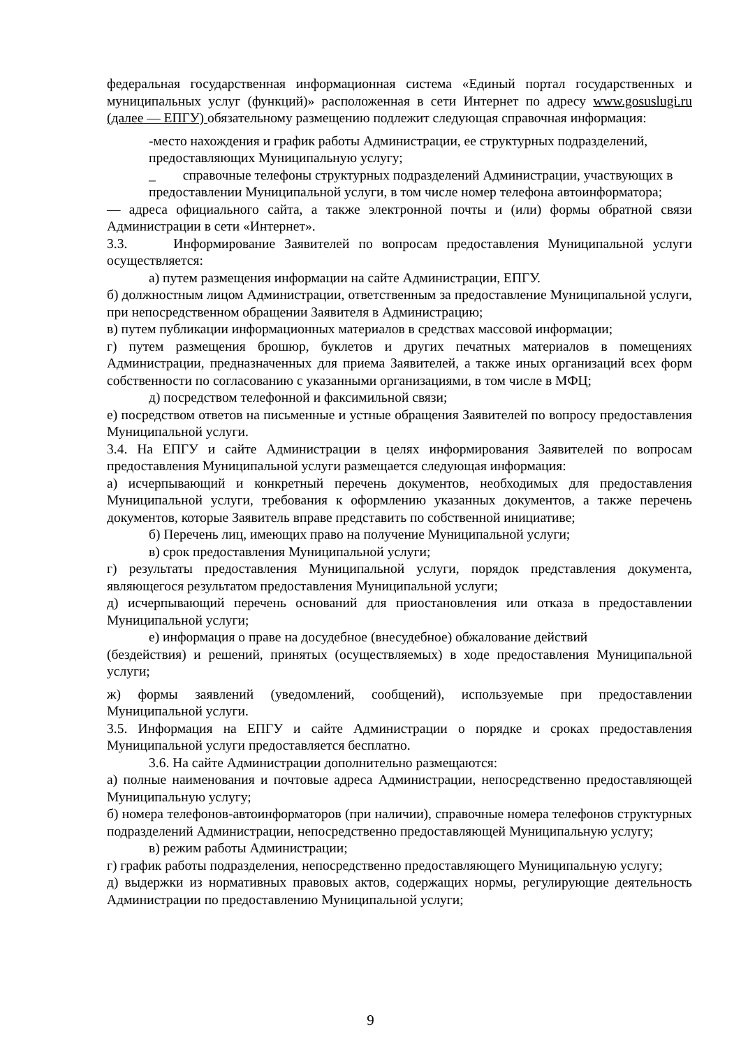федеральная государственная информационная система «Единый портал государственных и муниципальных услуг (функций)» расположенная в сети Интернет по адресу www.gosuslugi.ru (далее — ЕПГУ) обязательному размещению подлежит следующая справочная информация:
-место нахождения и график работы Администрации, ее структурных подразделений, предоставляющих Муниципальную услугу;
_ справочные телефоны структурных подразделений Администрации, участвующих в предоставлении Муниципальной услуги, в том числе номер телефона автоинформатора;
— адреса официального сайта, а также электронной почты и (или) формы обратной связи Администрации в сети «Интернет».
3.3. Информирование Заявителей по вопросам предоставления Муниципальной услуги осуществляется:
а) путем размещения информации на сайте Администрации, ЕПГУ.
б) должностным лицом Администрации, ответственным за предоставление Муниципальной услуги, при непосредственном обращении Заявителя в Администрацию;
в) путем публикации информационных материалов в средствах массовой информации;
г) путем размещения брошюр, буклетов и других печатных материалов в помещениях Администрации, предназначенных для приема Заявителей, а также иных организаций всех форм собственности по согласованию с указанными организациями, в том числе в МФЦ;
д) посредством телефонной и факсимильной связи;
е) посредством ответов на письменные и устные обращения Заявителей по вопросу предоставления Муниципальной услуги.
3.4. На ЕПГУ и сайте Администрации в целях информирования Заявителей по вопросам предоставления Муниципальной услуги размещается следующая информация:
а) исчерпывающий и конкретный перечень документов, необходимых для предоставления Муниципальной услуги, требования к оформлению указанных документов, а также перечень документов, которые Заявитель вправе представить по собственной инициативе;
б) Перечень лиц, имеющих право на получение Муниципальной услуги;
в) срок предоставления Муниципальной услуги;
г) результаты предоставления Муниципальной услуги, порядок представления документа, являющегося результатом предоставления Муниципальной услуги;
д) исчерпывающий перечень оснований для приостановления или отказа в предоставлении Муниципальной услуги;
е) информация о праве на досудебное (внесудебное) обжалование действий
(бездействия) и решений, принятых (осуществляемых) в ходе предоставления Муниципальной услуги;
ж) формы заявлений (уведомлений, сообщений), используемые при предоставлении Муниципальной услуги.
3.5. Информация на ЕПГУ и сайте Администрации о порядке и сроках предоставления Муниципальной услуги предоставляется бесплатно.
3.6. На сайте Администрации дополнительно размещаются:
а) полные наименования и почтовые адреса Администрации, непосредственно предоставляющей Муниципальную услугу;
б) номера телефонов-автоинформаторов (при наличии), справочные номера телефонов структурных подразделений Администрации, непосредственно предоставляющей Муниципальную услугу;
в) режим работы Администрации;
г) график работы подразделения, непосредственно предоставляющего Муниципальную услугу;
д) выдержки из нормативных правовых актов, содержащих нормы, регулирующие деятельность Администрации по предоставлению Муниципальной услуги;
9